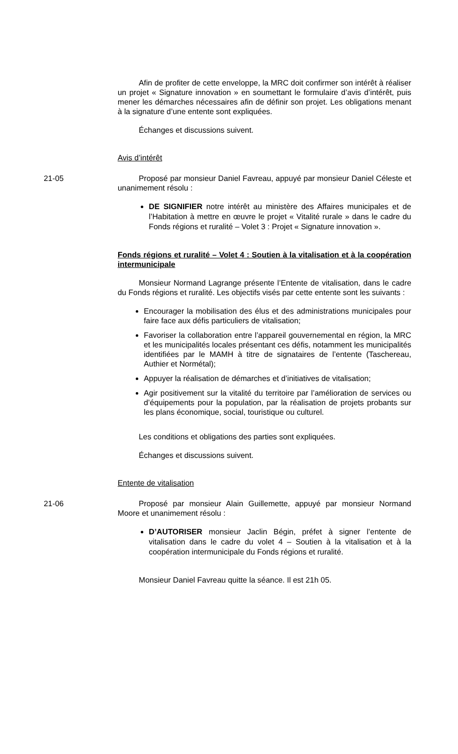Afin de profiter de cette enveloppe, la MRC doit confirmer son intérêt à réaliser un projet « Signature innovation » en soumettant le formulaire d’avis d’intérêt, puis mener les démarches nécessaires afin de définir son projet. Les obligations menant à la signature d’une entente sont expliquées.
Échanges et discussions suivent.
Avis d’intérêt
21-05 Proposé par monsieur Daniel Favreau, appuyé par monsieur Daniel Céleste et unanimement résolu :
DE SIGNIFIER notre intérêt au ministère des Affaires municipales et de l’Habitation à mettre en œuvre le projet « Vitalité rurale » dans le cadre du Fonds régions et ruralité – Volet 3 : Projet « Signature innovation ».
Fonds régions et ruralité – Volet 4 : Soutien à la vitalisation et à la coopération intermunicipale
Monsieur Normand Lagrange présente l’Entente de vitalisation, dans le cadre du Fonds régions et ruralité. Les objectifs visés par cette entente sont les suivants :
Encourager la mobilisation des élus et des administrations municipales pour faire face aux défis particuliers de vitalisation;
Favoriser la collaboration entre l’appareil gouvernemental en région, la MRC et les municipalités locales présentant ces défis, notamment les municipalités identifiées par le MAMH à titre de signataires de l’entente (Taschereau, Authier et Normétal);
Appuyer la réalisation de démarches et d’initiatives de vitalisation;
Agir positivement sur la vitalité du territoire par l’amélioration de services ou d’équipements pour la population, par la réalisation de projets probants sur les plans économique, social, touristique ou culturel.
Les conditions et obligations des parties sont expliquées.
Échanges et discussions suivent.
Entente de vitalisation
21-06 Proposé par monsieur Alain Guillemette, appuyé par monsieur Normand Moore et unanimement résolu :
D’AUTORISER monsieur Jaclin Bégin, préfet à signer l’entente de vitalisation dans le cadre du volet 4 – Soutien à la vitalisation et à la coopération intermunicipale du Fonds régions et ruralité.
Monsieur Daniel Favreau quitte la séance. Il est 21h 05.